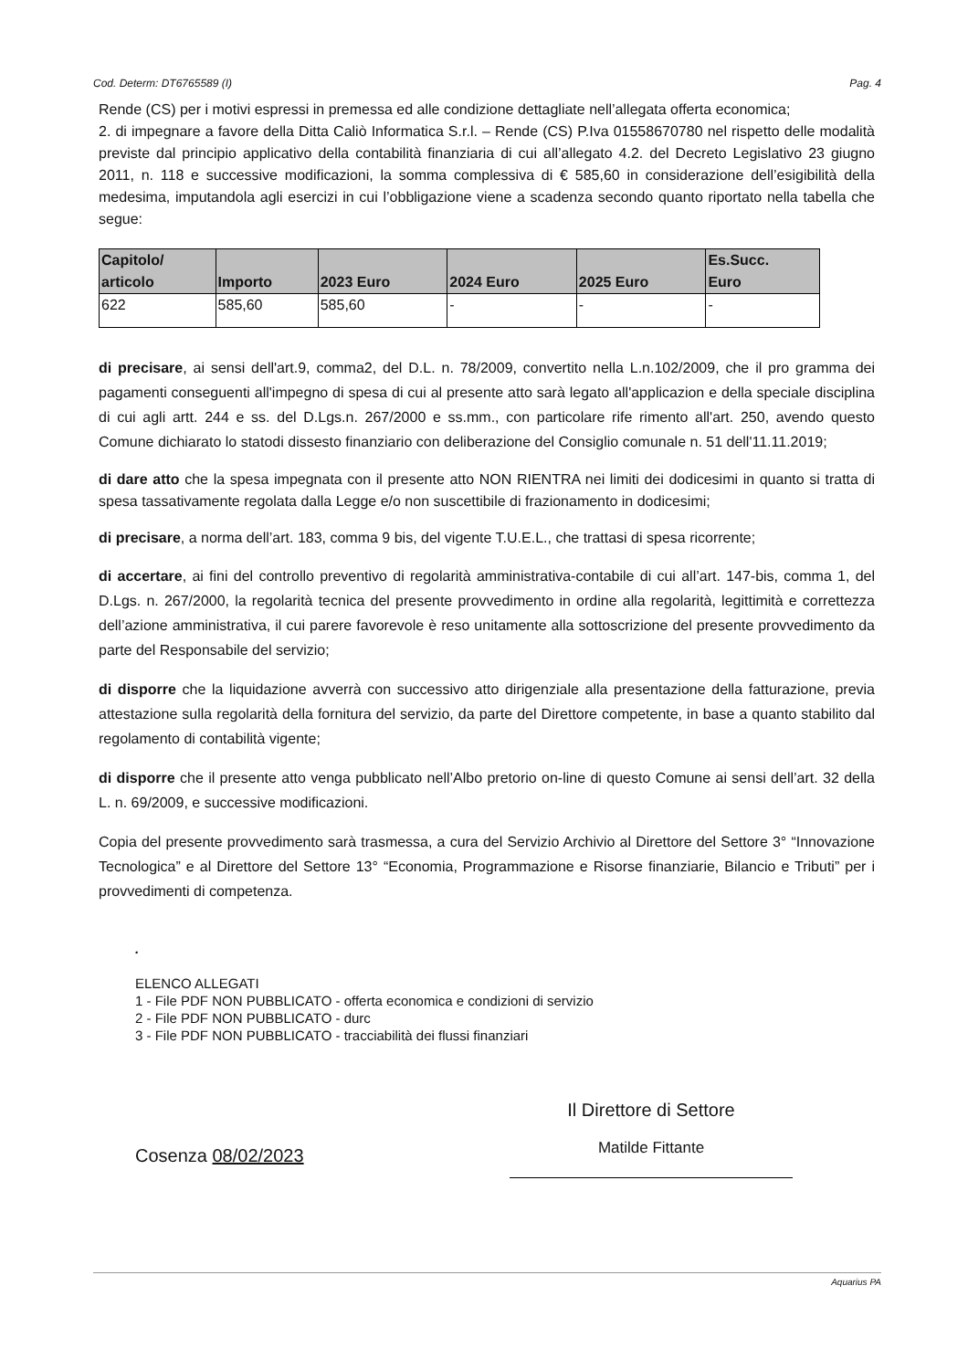Cod. Determ: DT6765589 (I) Pag. 4
Rende (CS) per i motivi espressi in premessa ed alle condizione dettagliate nell’allegata offerta economica;
2. di impegnare a favore della Ditta Caliò Informatica S.r.l. – Rende (CS) P.Iva 01558670780 nel rispetto delle modalità previste dal principio applicativo della contabilità finanziaria di cui all’allegato 4.2. del Decreto Legislativo 23 giugno 2011, n. 118 e successive modificazioni, la somma complessiva di € 585,60 in considerazione dell’esigibilità della medesima, imputandola agli esercizi in cui l’obbligazione viene a scadenza secondo quanto riportato nella tabella che segue:
| Capitolo/ articolo | Importo | 2023 Euro | 2024 Euro | 2025 Euro | Es.Succ. Euro |
| --- | --- | --- | --- | --- | --- |
| 622 | 585,60 | 585,60 | - | - | - |
di precisare, ai sensi dell'art.9, comma2, del D.L. n. 78/2009, convertito nella L.n.102/2009, che il pro gramma dei pagamenti conseguenti all'impegno di spesa di cui al presente atto sarà legato all'applicazion e della speciale disciplina di cui agli artt. 244 e ss. del D.Lgs.n. 267/2000 e ss.mm., con particolare rife rimento all'art. 250, avendo questo Comune dichiarato lo statodi dissesto finanziario con deliberazione del Consiglio comunale n. 51 dell'11.11.2019;
di dare atto che la spesa impegnata con il presente atto NON RIENTRA nei limiti dei dodicesimi in quanto si tratta di spesa tassativamente regolata dalla Legge e/o non suscettibile di frazionamento in dodicesimi;
di precisare, a norma dell’art. 183, comma 9 bis, del vigente T.U.E.L., che trattasi di spesa ricorrente;
di accertare, ai fini del controllo preventivo di regolarità amministrativa-contabile di cui all’art. 147-bis, comma 1, del D.Lgs. n. 267/2000, la regolarità tecnica del presente provvedimento in ordine alla regolarità, legittimità e correttezza dell’azione amministrativa, il cui parere favorevole è reso unitamente alla sottoscrizione del presente provvedimento da parte del Responsabile del servizio;
di disporre che la liquidazione avverrà con successivo atto dirigenziale alla presentazione della fatturazione, previa attestazione sulla regolarità della fornitura del servizio, da parte del Direttore competente, in base a quanto stabilito dal regolamento di contabilità vigente;
di disporre che il presente atto venga pubblicato nell’Albo pretorio on-line di questo Comune ai sensi dell’art. 32 della L. n. 69/2009, e successive modificazioni.
Copia del presente provvedimento sarà trasmessa, a cura del Servizio Archivio al Direttore del Settore 3° “Innovazione Tecnologica” e al Direttore del Settore 13° “Economia, Programmazione e Risorse finanziarie, Bilancio e Tributi” per i provvedimenti di competenza.
.
ELENCO ALLEGATI
1 - File PDF NON PUBBLICATO - offerta economica e condizioni di servizio
2 - File PDF NON PUBBLICATO - durc
3 - File PDF NON PUBBLICATO - tracciabilità dei flussi finanziari
Cosenza 08/02/2023
Il Direttore di Settore
Matilde Fittante
Aquarius PA